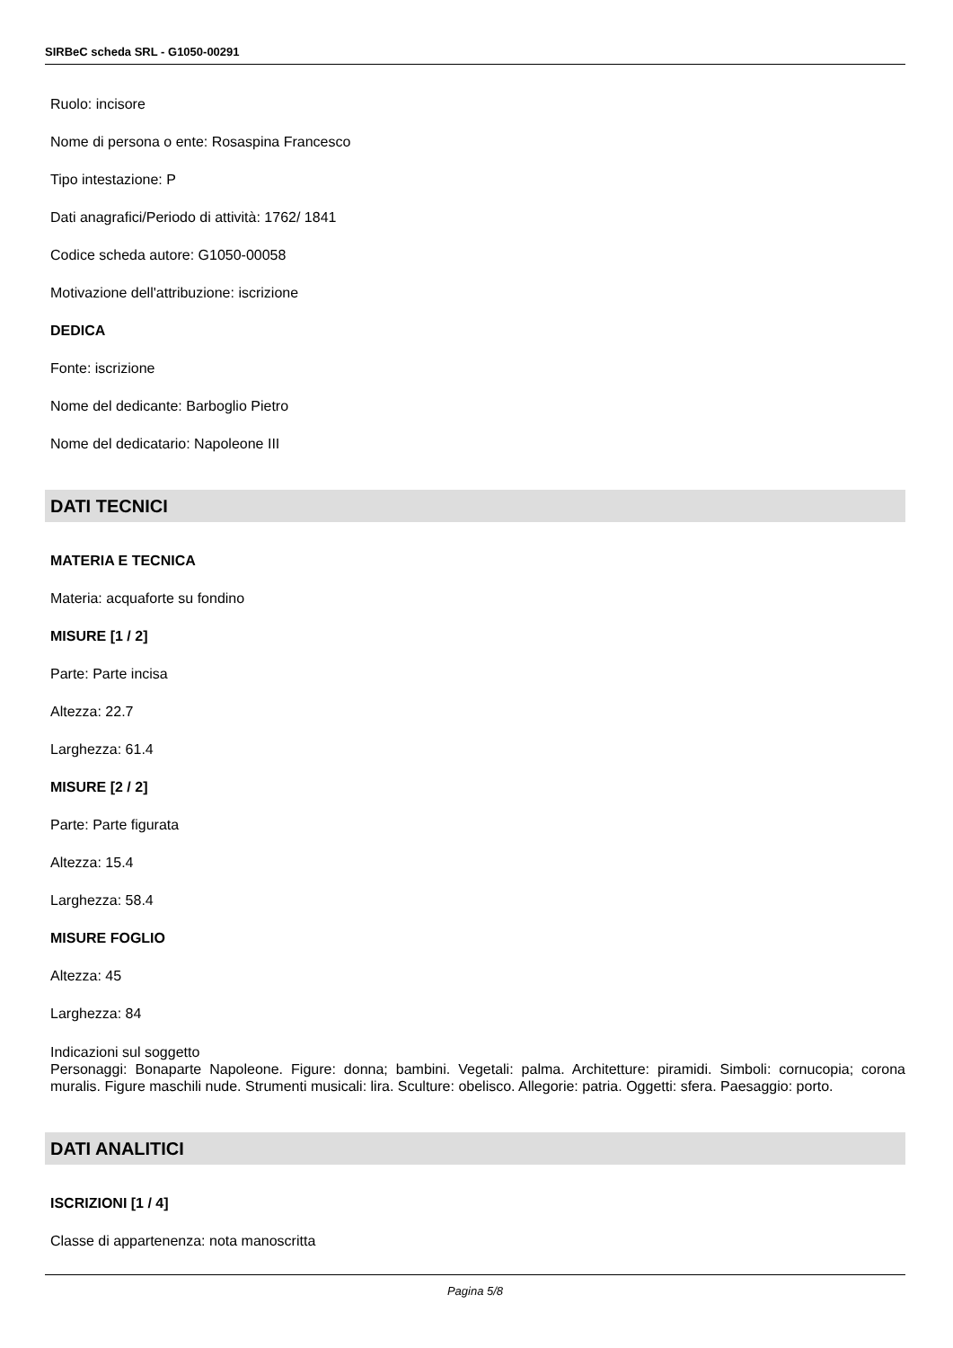SIRBeC scheda SRL - G1050-00291
Ruolo: incisore
Nome di persona o ente: Rosaspina Francesco
Tipo intestazione: P
Dati anagrafici/Periodo di attività: 1762/ 1841
Codice scheda autore: G1050-00058
Motivazione dell'attribuzione: iscrizione
DEDICA
Fonte: iscrizione
Nome del dedicante: Barboglio Pietro
Nome del dedicatario: Napoleone III
DATI TECNICI
MATERIA E TECNICA
Materia: acquaforte su fondino
MISURE [1 / 2]
Parte: Parte incisa
Altezza: 22.7
Larghezza: 61.4
MISURE [2 / 2]
Parte: Parte figurata
Altezza: 15.4
Larghezza: 58.4
MISURE FOGLIO
Altezza: 45
Larghezza: 84
Indicazioni sul soggetto
Personaggi: Bonaparte Napoleone. Figure: donna; bambini. Vegetali: palma. Architetture: piramidi. Simboli: cornucopia; corona muralis. Figure maschili nude. Strumenti musicali: lira. Sculture: obelisco. Allegorie: patria. Oggetti: sfera. Paesaggio: porto.
DATI ANALITICI
ISCRIZIONI [1 / 4]
Classe di appartenenza: nota manoscritta
Pagina 5/8